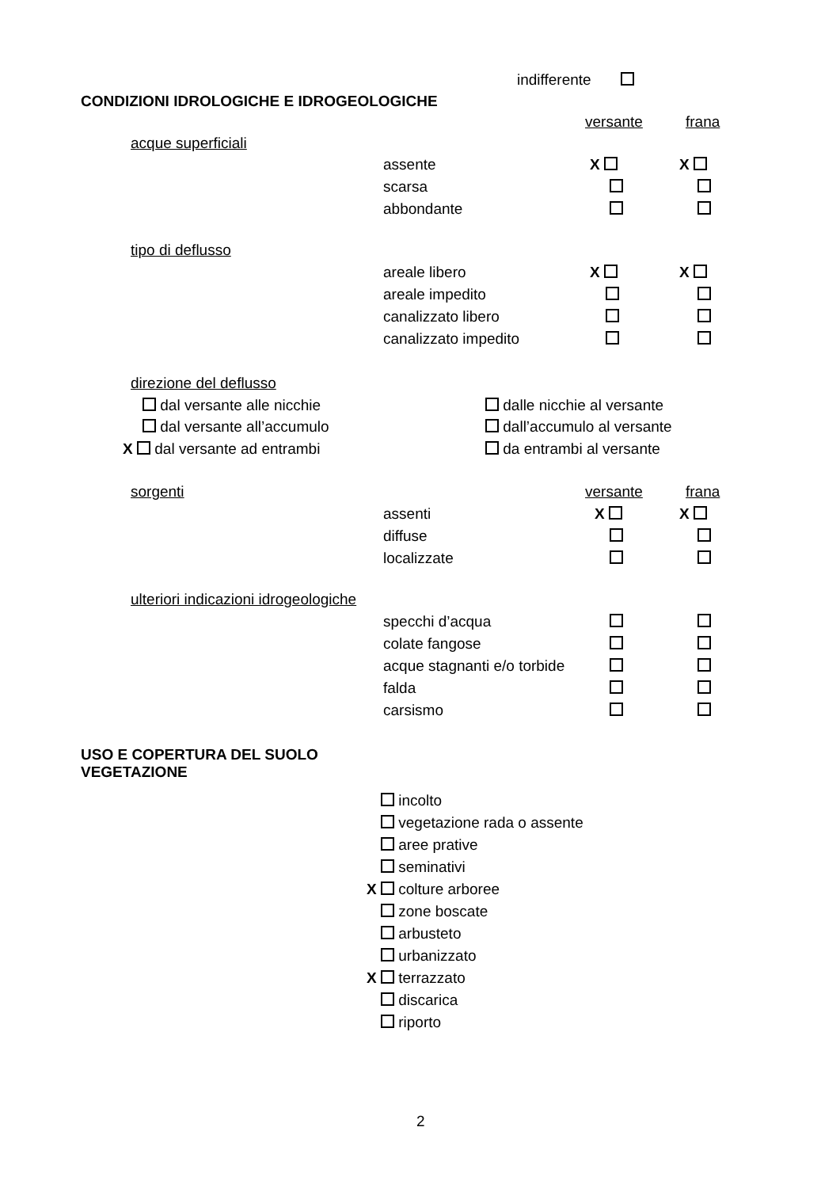indifferente
CONDIZIONI IDROLOGICHE E IDROGEOLOGICHE
versante frana
acque superficiali
assente X X
scarsa
abbondante
tipo di deflusso
areale libero X X
areale impedito
canalizzato libero
canalizzato impedito
direzione del deflusso
dal versante alle nicchie dalle nicchie al versante
dal versante all’accumulo dall’accumulo al versante
X dal versante ad entrambi da entrambi al versante
sorgenti versante frana
assenti X X
diffuse
localizzate
ulteriori indicazioni idrogeologiche
specchi d’acqua
colate fangose
acque stagnanti e/o torbide
falda
carsismo
USO E COPERTURA DEL SUOLO
VEGETAZIONE
X incolto
X vegetazione rada o assente
X aree prative
X seminativi
X colture arboree
X zone boscate
X arbusteto
X urbanizzato
X terrazzato
X discarica
X riporto
2